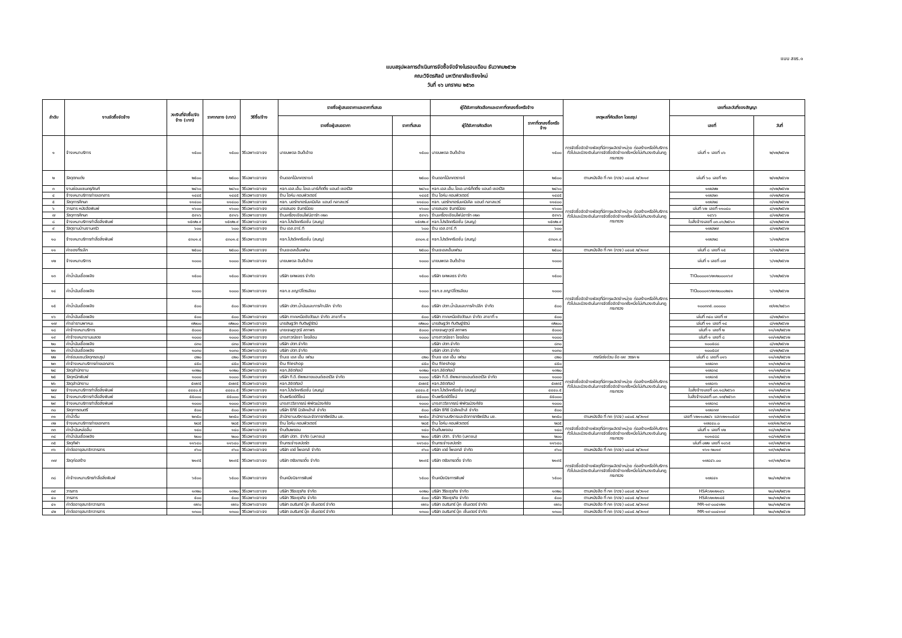แบบ สขร.๑
แบบสรุปผลการดำเนินการจัดซื้อจัดจ้างในรอบเดือน ธันวาคม๒๕๖๒
คณะวิจิตรศิลป์ มหาวิทยาลัยเชียงใหม่
วันที่ ๑๖ มกราคม ๒๕๖๓
| ลำดับ | งานจัดซื้อจัดจ้าง | วงเงินที่จัดซื้อ/จัดจ้าง (บาท) | ราคากลาง (บาท) | วิธีซื้อ/จ้าง | รายชื่อผู้เสนอราคาและราคาที่เสนอ | | ผู้ได้รับการคัดเลือกและราคาที่ตกลงซื้อหรือจ้าง | | เหตุผลที่คัดเลือก โดยสรุป | เลขที่และวันที่ของสัญญา | |
| --- | --- | --- | --- | --- | --- | --- | --- | --- | --- | --- | --- |
| | | | | | รายชื่อผู้เสนอราคา | ราคาที่เสนอ | ผู้ได้รับการคัดเลือก | ราคาที่ตกลงซื้อหรือจ้าง | | เลขที่ | วันที่ |
| ๑ | จ้างเหมาบริการ | ๑๕๐๐ | ๑๕๐๐ | วิธีเฉพาะเจาะจง | นายนพดล อินต๊ะอ้าย | ๑๕๐๐ | นายนพดล อินต๊ะอ้าย | ๑๕๐๐ | การจัดซื้อจัดจ้างพัสดุที่มีการผลิตจำหน่าย ก่อสร้างหรือให้บริการทั่วไปและมีวงเงินในการจัดซื้อจัดจ้างครั้งหนึ่งไม่เกินวงเงินในกฎกระทรวง | เล่มที่ ๑ เลขที่ ๐๖ | ๒/๑๒/๒๕๖๒ |
| ๒ | วัสดุตกแต่ง | ๒๕๐๐ | ๒๕๐๐ | วิธีเฉพาะเจาะจง | ร้านดอกไม้เกศวรางค์ | ๒๕๐๐ | ร้านดอกไม้เกศวรางค์ | ๒๕๐๐ | ตามหนังสือ ที่ กค (กวจ) ๐๔๐๕.๒/ว๑๑๙ | เล่มที่ ๖๐ เลขที่ ๒๖ | ๒/๑๒/๒๕๖๒ |
| ๓ | งานซ่อมแซมครุภัณฑ์ | ๒๔๖๐ | ๒๔๖๐ | วิธีเฉพาะเจาะจง | หจก.เอส.เอ็น.โอเอ.มาร์เก็ตติ้ง แอนด์ เซอร์วิส | ๒๔๖๐ | หจก.เอส.เอ็น.โอเอ.มาร์เก็ตติ้ง แอนด์ เซอร์วิส | ๒๔๖๐ | การจัดซื้อจัดจ้างพัสดุที่มีการผลิตจำหน่าย ก่อสร้างหรือให้บริการทั่วไปและมีวงเงินในการจัดซื้อจัดจ้างครั้งหนึ่งไม่เกินวงเงินในกฎกระทรวง | ๑๗๔๒๒ | ๓/๑๒/๒๕๖๒ |
| ๔ | จ้างเหมาบริการถ่ายเอกสาร | ๑๔๔๕ | ๑๔๔๕ | วิธีเฉพาะเจาะจง | ร้าน โอห์ม คอมพิวเตอร์ | ๑๔๔๕ | ร้าน โอห์ม คอมพิวเตอร์ | ๑๔๔๕ | | ๑๗๔๒๓ | ๓/๑๒/๒๕๖๒ |
| ๕ | วัสดุการศึกษา | ๑๑๔๐๐ | ๑๑๔๐๐ | วิธีเฉพาะเจาะจง | หจก. นอร์ทเทอร์นเคมิเคิล แอนด์ กลาสแวร์ | ๑๑๔๐๐ | หจก. นอร์ทเทอร์นเคมิเคิล แอนด์ กลาสแวร์ | ๑๑๔๐๐ | | ๑๗๔๒๔ | ๓/๑๒/๒๕๖๒ |
| ๖ | วารสาร หนังสือพิมพ์ | ๑๖๐๐ | ๑๖๐๐ | วิธีเฉพาะเจาะจง | นายสนอง จันทร์น้อย | ๑๖๐๐ | นายสนอง จันทร์น้อย | ๑๖๐๐ | | เล่มที่ ๖๒ เลขที่ ๑๑๐๔๐ | ๔/๑๒/๒๕๖๒ |
| ๗ | วัสดุการศึกษา | ๕๙๑๖ | ๕๙๑๖ | วิธีเฉพาะเจาะจง | ร้านเครื่องเขียนไฟน์อาร์ท ๓๒๓ | ๕๙๑๖ | ร้านเครื่องเขียนไฟน์อาร์ท ๓๒๓ | ๕๙๑๖ | | ๑๔๖๖ | ๔/๑๒/๒๕๖๒ |
| ๘ | จ้างเหมาบริการทำสื่อสิ่งพิมพ์ | ๑๕๗๒.๙ | ๑๕๗๒.๙ | วิธีเฉพาะเจาะจง | หจก.โปรดัคครีเอชั่น (สนญ) | ๑๕๗๒.๙ | หจก.โปรดัคครีเอชั่น (สนญ) | ๑๕๗๒.๙ | | ใบสั่งจ้างเลขที่ ๐๓.๐๖/๒๕๖๓ | ๔/๑๒/๒๕๖๒ |
| ๙ | วัสดุงานบ้านงานครัว | ๖๐๐ | ๖๐๐ | วิธีเฉพาะเจาะจง | ร้าน เอส.อาร์.ที | ๖๐๐ | ร้าน เอส.อาร์.ที | ๖๐๐ | | ๑๗๔๒๗ | ๔/๑๒/๒๕๖๒ |
| ๑๐ | จ้างเหมาบริการทำสื่อสิ่งพิมพ์ | ๔๓๐๑.๔ | ๔๓๐๑.๔ | วิธีเฉพาะเจาะจง | หจก.โปรดัคครีเอชั่น (สนญ) | ๔๓๐๑.๔ | หจก.โปรดัคครีเอชั่น (สนญ) | ๔๓๐๑.๔ | | ๑๗๔๒๘ | ๖/๑๒/๒๕๖๒ |
| ๑๑ | ค่าของที่ระลึก | ๒๕๐๐ | ๒๕๐๐ | วิธีเฉพาะเจาะจง | ร้านเจเอสเอ็มเฟรม | ๒๕๐๐ | ร้านเจเอสเอ็มเฟรม | ๒๕๐๐ | ตามหนังสือ ที่ กค (กวจ) ๐๔๐๕.๒/ว๑๑๙ | เล่มที่ ๘ เลขที่ ๑๕ | ๖/๑๒/๒๕๖๒ |
| ๑๒ | จ้างเหมาบริการ | ๑๐๐๐ | ๑๐๐๐ | วิธีเฉพาะเจาะจง | นายนพดล อินต๊ะอ้าย | ๑๐๐๐ | นายนพดล อินต๊ะอ้าย | ๑๐๐๐ | การจัดซื้อจัดจ้างพัสดุที่มีการผลิตจำหน่าย ก่อสร้างหรือให้บริการทั่วไปและมีวงเงินในการจัดซื้อจัดจ้างครั้งหนึ่งไม่เกินวงเงินในกฎกระทรวง | เล่มที่ ๑ เลขที่ ๐๗ | ๖/๑๒/๒๕๖๒ |
| ๑๓ | ค่าน้ำมันเชื้อเพลิง | ๑๕๐๐ | ๑๕๐๐ | วิธีเฉพาะเจาะจง | บริษัท ยศพลธร จำกัด | ๑๕๐๐ | บริษัท ยศพลธร จำกัด | ๑๕๐๐ | | TIO๐๐๐๐๑๖๒๑๒๐๐๐๑๖๙ | ๖/๑๒/๒๕๖๒ |
| ๑๔ | ค่าน้ำมันเชื้อเพลิง | ๑๐๐๐ | ๑๐๐๐ | วิธีเฉพาะเจาะจง | หจก.ช.ชญาปิโตรเลียม | ๑๐๐๐ | หจก.ช.ชญาปิโตรเลียม | ๑๐๐๐ | | TIO๐๐๐๐๑๖๒๑๒๐๐๐๒๔๑ | ๖/๑๒/๒๕๖๒ |
| ๑๕ | ค่าน้ำมันเชื้อเพลิง | ๕๐๐ | ๕๐๐ | วิธีเฉพาะเจาะจง | บริษัท ปตท.น้ำมันและการค้าปลีก จำกัด | ๕๐๐ | บริษัท ปตท.น้ำมันและการค้าปลีก จำกัด | ๕๐๐ | | ๑๐๐๓๓๕.๐๐๐๐๐ | ๗/๑๒/๒๕๖๓ |
| ๑๖ | ค่าน้ำมันเชื้อเพลิง | ๕๐๐ | ๕๐๐ | วิธีเฉพาะเจาะจง | บริษัท ภาคเหนือชัยวัฒนา จำกัด สาขาที่ ๑ | ๕๐๐ | บริษัท ภาคเหนือชัยวัฒนา จำกัด สาขาที่ ๑ | ๕๐๐ | | เล่มที่ ๓๔๐ เลขที่ ๗ | ๘/๑๒/๒๕๖๓ |
| ๑๗ | ค่าเช่ายานพาหนะ | ๗๒๐๐ | ๗๒๐๐ | วิธีเฉพาะเจาะจง | นายสิษฐวัศ ทับติษฐ์รัตน์ | ๗๒๐๐ | นายสิษฐวัศ ทับติษฐ์รัตน์ | ๗๒๐๐ | | เล่มที่ ๑๑ เลขที่ ๑๔ | ๘/๑๒/๒๕๖๒ |
| ๑๘ | ค่าจ้างเหมาบริการ | ๕๐๐๐ | ๕๐๐๐ | วิธีเฉพาะเจาะจง | นายเจษฎาวุฒิ สถาพร | ๕๐๐๐ | นายเจษฎาวุฒิ สถาพร | ๕๐๐๐ | | เล่มที่ ๑ เลขที่ ๒ | ๑๑/๑๒/๒๕๖๒ |
| ๑๙ | ค่าจ้างเหมางานแสดง | ๑๐๐๐ | ๑๐๐๐ | วิธีเฉพาะเจาะจง | นางสาวณัชชา ไชยล้อม | ๑๐๐๐ | นางสาวณัชชา ไชยล้อม | ๑๐๐๐ | | เล่มที่ ๑ เลขที่ ๘ | ๑๓/๑๒/๒๕๖๒ |
| ๒๐ | ค่าน้ำมันเชื้อเพลิง | ๘๓๐ | ๘๓๐ | วิธีเฉพาะเจาะจง | บริษัท ปตท.จำกัด | | บริษัท ปตท.จำกัด | ๘๓๐ | | ๑๐๐๕๘๘ | ๘/๑๒/๒๕๖๒ |
| ๒๑ | ค่าน้ำมันเชื้อเพลิง | ๑๐๓๐ | ๑๐๓๐ | วิธีเฉพาะเจาะจง | บริษัท ปตท.จำกัด | | บริษัท ปตท.จำกัด | ๑๐๓๐ | | ๑๐๐๕๘๙ | ๘/๑๒/๒๕๖๒ |
| ๒๒ | ค่าซ่อมแซมวัสดุกรอบรูป | ๘๒๐ | ๘๒๐ | วิธีเฉพาะเจาะจง | ร้านเจ เอส เอ็ม เฟรม | ๘๒๐ | ร้านเจ เอส เอ็ม เฟรม | ๘๒๐ | กรณีเร่งด่วน ข้อ ๗๙ วรรค ๒ | เล่มที่ ๘ เลขที่ ๐๑๖ | ๑๑/๑๒/๒๕๖๒ |
| ๒๓ | ค่าจ้างเหมาบริการถ่ายเอกสาร | ๔๕๐ | ๔๕๐ | วิธีเฉพาะเจาะจง | ร้าน fileshop | ๔๕๐ | ร้าน fileshop | ๔๕๐ | การจัดซื้อจัดจ้างพัสดุที่มีการผลิตจำหน่าย ก่อสร้างหรือให้บริการทั่วไปและมีวงเงินในการจัดซื้อจัดจ้างครั้งหนึ่งไม่เกินวงเงินในกฎกระทรวง | ๑๗๔๓๓ | ๑๑/๑๒/๒๕๖๒ |
| ๒๔ | วัสดุสำนักงาน | ๑๓๒๐ | ๑๓๒๐ | วิธีเฉพาะเจาะจง | หจก.ลิขิตศิลป์ | ๑๓๒๐ | หจก.ลิขิตศิลป์ | ๑๓๒๐ | | ๑๗๔๓๔ | ๑๑/๑๒/๒๕๖๒ |
| ๒๕ | วัสดุหมึกพิมพ์ | ๑๐๐๐ | ๑๐๐๐ | วิธีเฉพาะเจาะจง | บริษัท ที.ดี.ซัพพลายแอนด์เซอร์วิส จำกัด | ๑๐๐๐ | บริษัท ที.ดี.ซัพพลายแอนด์เซอร์วิส จำกัด | ๑๐๐๐ | | ๑๗๔๓๕ | ๑๑/๑๒/๒๕๖๒ |
| ๒๖ | วัสดุสำนักงาน | ๕๗๙๕ | ๕๗๙๕ | วิธีเฉพาะเจาะจง | หจก.ลิขิตศิลป์ | ๕๗๙๕ | หจก.ลิขิตศิลป์ | ๕๗๙๕ | | ๑๗๔๓๖ | ๑๑/๑๒/๒๕๖๒ |
| ๒๗ | จ้างเหมาบริการทำสื่อสิ่งพิมพ์ | ๔๔๔๐.๕ | ๔๔๔๐.๕ | วิธีเฉพาะเจาะจง | หจก.โปรดัคครีเอชั่น (สนญ) | ๔๔๔๐.๕ | หจก.โปรดัคครีเอชั่น (สนญ) | ๔๔๔๐.๕ | | ใบสั่งจ้างเลขที่ ๐๓.๑๘/๒๕๖๓ | ๑๑/๑๒/๒๕๖๒ |
| ๒๘ | จ้างเหมาบริการทำสื่อสิ่งพิมพ์ | ๕๕๐๐๐ | ๕๕๐๐๐ | วิธีเฉพาะเจาะจง | ร้านพรีเดย์ดีไซน์ | ๕๕๐๐๐ | ร้านพรีเดย์ดีไซน์ | ๕๕๐๐๐ | | ใบสั่งจ้างเลขที่ ๐๓.๑๗/๒๕๖๓ | ๑๑/๑๒/๒๕๖๒ |
| ๒๙ | จ้างเหมาบริการทำสื่อสิ่งพิมพ์ | ๑๐๐๐ | ๑๐๐๐ | วิธีเฉพาะเจาะจง | นางสาววิลาภรณ์ พิพัฒน์วงศ์ชัย | ๑๐๐๐ | นางสาววิลาภรณ์ พิพัฒน์วงศ์ชัย | ๑๐๐๐ | | ๑๗๔๓๘ | ๑๓/๑๒/๒๕๖๒ |
| ๓๐ | วัสดุการดนตรี | ๕๐๐ | ๕๐๐ | วิธีเฉพาะเจาะจง | บริษัท ซีทีซี มิวสิคเฮ้าส์ จำกัด | ๕๐๐ | บริษัท ซีทีซี มิวสิคเฮ้าส์ จำกัด | ๕๐๐ | | ๑๗๔๓๗ | ๑๓/๑๒/๒๕๖๒ |
| ๓๑ | ค่าน้ำดื่ม | ๒๓๕๐ | ๒๓๕๐ | วิธีเฉพาะเจาะจง | สำนักงานบริหารและจัดการทรัพย์สิน มช. | ๒๓๕๐ | สำนักงานบริหารและจัดการทรัพย์สิน มช. | ๒๓๕๐ | ตามหนังสือ ที่ กค (กวจ) ๐๔๐๕.๒/ว๑๑๙ | เลขที่ ๖๒๑๑๐๒๔๖ และ๖๒๑๑๐๕๔๙ | ๑๓/๑๒/๒๕๖๒ |
| ๓๒ | จ้างเหมาบริการถ่ายเอกสาร | ๒๘๕ | ๒๘๕ | วิธีเฉพาะเจาะจง | ร้าน โอห์ม คอมพิวเตอร์ | ๒๘๕ | ร้าน โอห์ม คอมพิวเตอร์ | ๒๘๕ | การจัดซื้อจัดจ้างพัสดุที่มีการผลิตจำหน่าย ก่อสร้างหรือให้บริการทั่วไปและมีวงเงินในการจัดซื้อจัดจ้างครั้งหนึ่งไม่เกินวงเงินในกฎกระทรวง | ๑๗๔๔๐.๐ | ๑๗/๑๒/๒๕๖๒ |
| ๓๓ | ค่าน้ำมันหล่อลื่น | ๑๔๐ | ๑๔๐ | วิธีเฉพาะเจาะจง | ร้านต้นพยอม | ๑๔๐ | ร้านต้นพยอม | ๑๔๐ | | เล่มที่ ๑ เลขที่ ๑๒ | ๑๘/๑๒/๒๕๖๒ |
| ๓๔ | ค่าน้ำมันเชื้อเพลิง | ๒๐๐ | ๒๐๐ | วิธีเฉพาะเจาะจง | บริษัท ปตท. จำกัด (มหาชน) | ๒๐๐ | บริษัท ปตท. จำกัด (มหาชน) | ๒๐๐ | | ๑๐๑๔๘๘ | ๑๘/๑๒/๒๕๖๒ |
| ๓๕ | วัสดุกีฬา | ๑๑๖๔๐ | ๑๑๖๔๐ | วิธีเฉพาะเจาะจง | ร้านกระจ่างสปอร์ต | ๑๑๖๔๐ | ร้านกระจ่างสปอร์ต | ๑๑๖๔๐ | | เล่มที่ ๐๒๒ เลขที่ ๑๐๖๕ | ๑๙/๑๒/๒๕๖๒ |
| ๓๖ | ค่าต่ออายุสมาชิกวารสาร | ๙๖๐ | ๙๖๐ | วิธีเฉพาะเจาะจง | บริษัท เดย์ โพเอทส์ จำกัด | ๙๖๐ | บริษัท เดย์ โพเอทส์ จำกัด | ๙๖๐ | ตามหนังสือ ที่ กค (กวจ) ๐๔๐๕.๒/ว๑๑๙ | ๑๖๑-๒๐๑๙ | ๑๙/๑๒/๒๕๖๒ |
| ๓๗ | วัสดุก่อสร้าง | ๒๑๙๕ | ๒๑๙๕ | วิธีเฉพาะเจาะจง | บริษัท ตรัยเทรดดิ้ง จำกัด | ๒๑๙๕ | บริษัท ตรัยเทรดดิ้ง จำกัด | ๒๑๙๕ | การจัดซื้อจัดจ้างพัสดุที่มีการผลิตจำหน่าย ก่อสร้างหรือให้บริการทั่วไปและมีวงเงินในการจัดซื้อจัดจ้างครั้งหนึ่งไม่เกินวงเงินในกฎกระทรวง | ๑๗๔๔๖.๐๐ | ๑๙/๑๒/๒๕๖๒ |
| ๓๘ | ค่าจ้างเหมาบริกรทำสื่อสิ่งพิมพ์ | ๖๕๐๐ | ๖๕๐๐ | วิธีเฉพาะเจาะจง | ร้านคนึงนิจการพิมพ์ | ๖๕๐๐ | ร้านคนึงนิจการพิมพ์ | ๖๕๐๐ | | ๑๗๔๔๑ | ๒๐/๑๒/๒๕๖๒ |
| ๓๙ | วารสาร | ๑๓๒๐ | ๑๓๒๐ | วิธีเฉพาะเจาะจง | บริษัท วิริยะธุรกิจ จำกัด | ๑๓๒๐ | บริษัท วิริยะธุรกิจ จำกัด | ๑๓๒๐ | ตามหนังสือ ที่ กค (กวจ) ๐๔๐๕.๒/ว๑๑๙ | HSA๖๒๑๒๑๔๖ | ๒๐/๑๒/๒๕๖๒ |
| ๔๐ | วารสาร | ๕๐๐ | ๕๐๐ | วิธีเฉพาะเจาะจง | บริษัท วิริยะธุรกิจ จำกัด | ๕๐๐ | บริษัท วิริยะธุรกิจ จำกัด | ๕๐๐ | ตามหนังสือ ที่ กค (กวจ) ๐๔๐๕.๒/ว๑๑๙ | HSA๖๒๑๒๑๔๕ | ๒๐/๑๒/๒๕๖๒ |
| ๔๑ | ค่าต่ออายุสมาชิกวารสาร | ๗๙๐ | ๗๙๐ | วิธีเฉพาะเจาะจง | บริษัท อมรินทร์ บุ๊ค เซ็นเตอร์ จำกัด | ๗๙๐ | บริษัท อมรินทร์ บุ๊ค เซ็นเตอร์ จำกัด | ๗๙๐ | ตามหนังสือ ที่ กค (กวจ) ๐๔๐๕.๒/ว๑๑๙ | MR-๑๙-๐๐๔๑๒๑ | ๒๐/๑๒/๒๕๖๒ |
| ๔๒ | ค่าต่ออายุสมาชิกวารสาร | ๑๓๐๐ | ๑๓๐๐ | วิธีเฉพาะเจาะจง | บริษัท อมรินทร์ บุ๊ค เซ็นเตอร์ จำกัด | ๑๓๐๐ | บริษัท อมรินทร์ บุ๊ค เซ็นเตอร์ จำกัด | ๑๓๐๐ | ตามหนังสือ ที่ กค (กวจ) ๐๔๐๕.๒/ว๑๑๙ | MR-๑๙-๐๐๔๑๑๙ | ๒๐/๑๒/๒๕๖๒ |